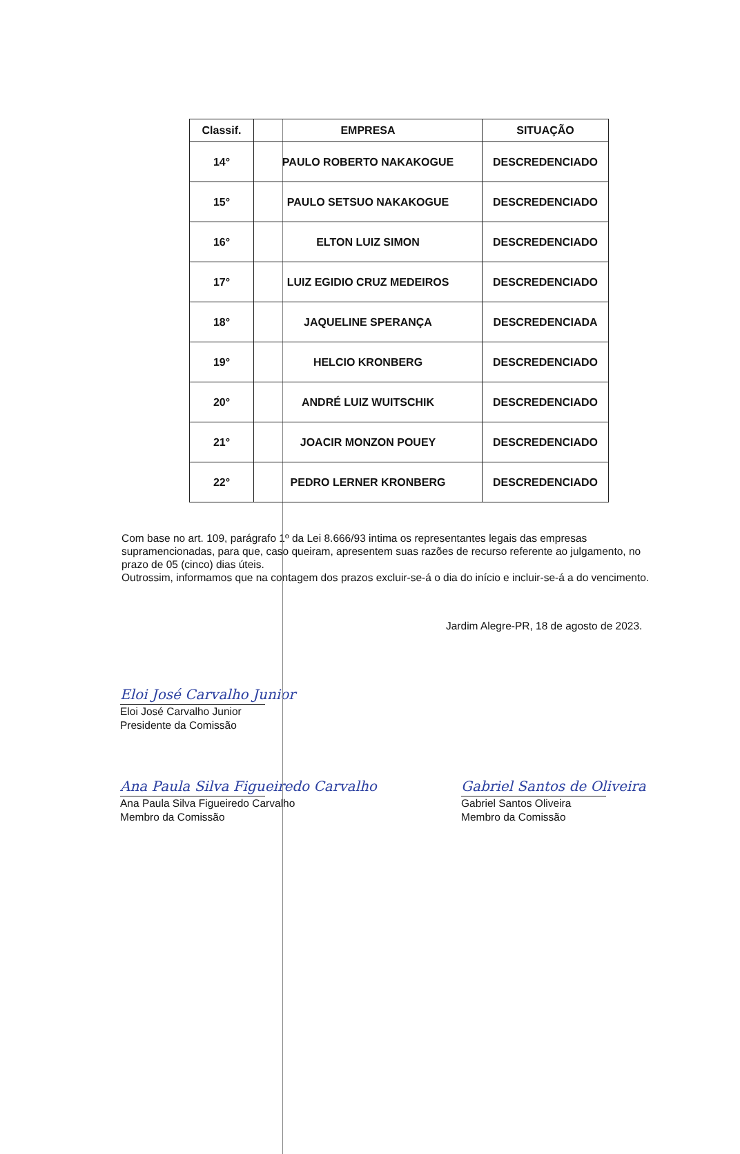| Classif. | EMPRESA | SITUAÇÃO |
| --- | --- | --- |
| 14° | PAULO ROBERTO NAKAKOGUE | DESCREDENCIADO |
| 15° | PAULO SETSUO NAKAKOGUE | DESCREDENCIADO |
| 16° | ELTON LUIZ SIMON | DESCREDENCIADO |
| 17° | LUIZ EGIDIO CRUZ MEDEIROS | DESCREDENCIADO |
| 18° | JAQUELINE SPERANÇA | DESCREDENCIADA |
| 19° | HELCIO KRONBERG | DESCREDENCIADO |
| 20° | ANDRÉ LUIZ WUITSCHIK | DESCREDENCIADO |
| 21° | JOACIR MONZON POUEY | DESCREDENCIADO |
| 22° | PEDRO LERNER KRONBERG | DESCREDENCIADO |
Com base no art. 109, parágrafo 1º da Lei 8.666/93 intima os representantes legais das empresas supramencionadas, para que, caso queiram, apresentem suas razões de recurso referente ao julgamento, no prazo de 05 (cinco) dias úteis.
Outrossim, informamos que na contagem dos prazos excluir-se-á o dia do início e incluir-se-á a do vencimento.
Jardim Alegre-PR, 18 de agosto de 2023.
Eloi José Carvalho Junior
Eloi José Carvalho Junior
Presidente da Comissão
Ana Paula Silva Figueiredo Carvalho
Ana Paula Silva Figueiredo Carvalho
Membro da Comissão
Gabriel Santos de Oliveira
Gabriel Santos Oliveira
Membro da Comissão